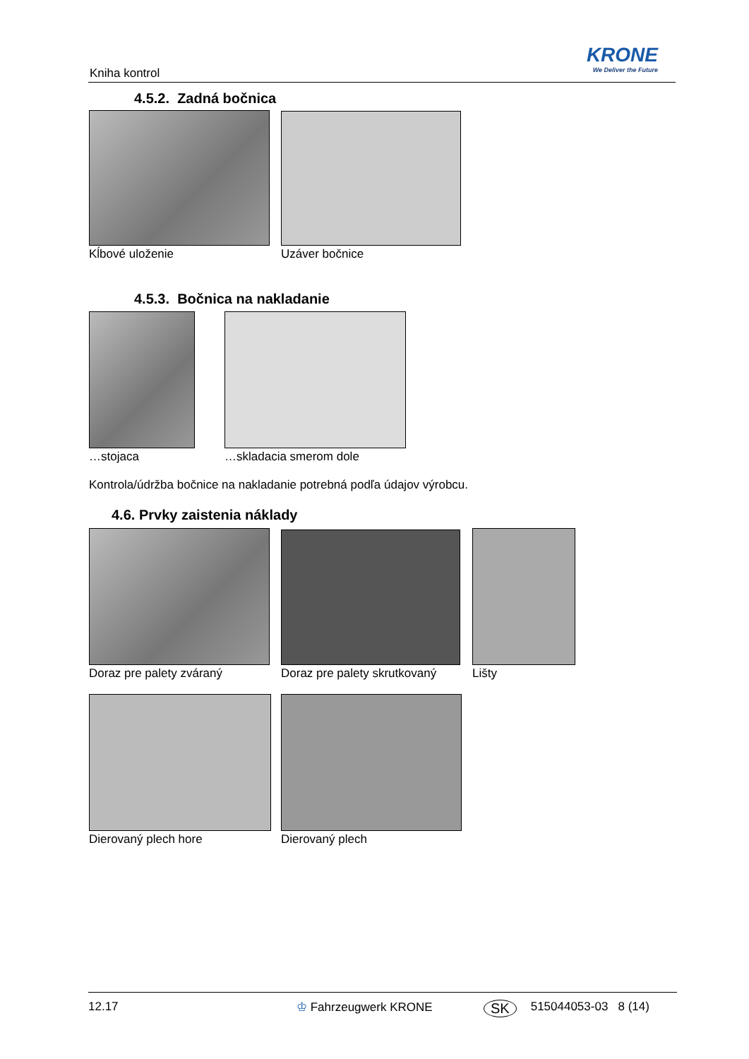Kniha kontrol
KRONE
We Deliver the Future
4.5.2. Zadná bočnica
Kĺbové uloženie Uzáver bočnice
4.5.3. Bočnica na nakladanie
…stojaca …skladacia smerom dole
Kontrola/údržba bočnice na nakladanie potrebná podľa údajov výrobcu.
4.6. Prvky zaistenia náklady
Doraz pre palety zváraný Doraz pre palety skrutkovaný Lišty
Dierovaný plech hore Dierovaný plech
12.17 ♔ Fahrzeugwerk KRONE SK 515044053-03 8 (14)